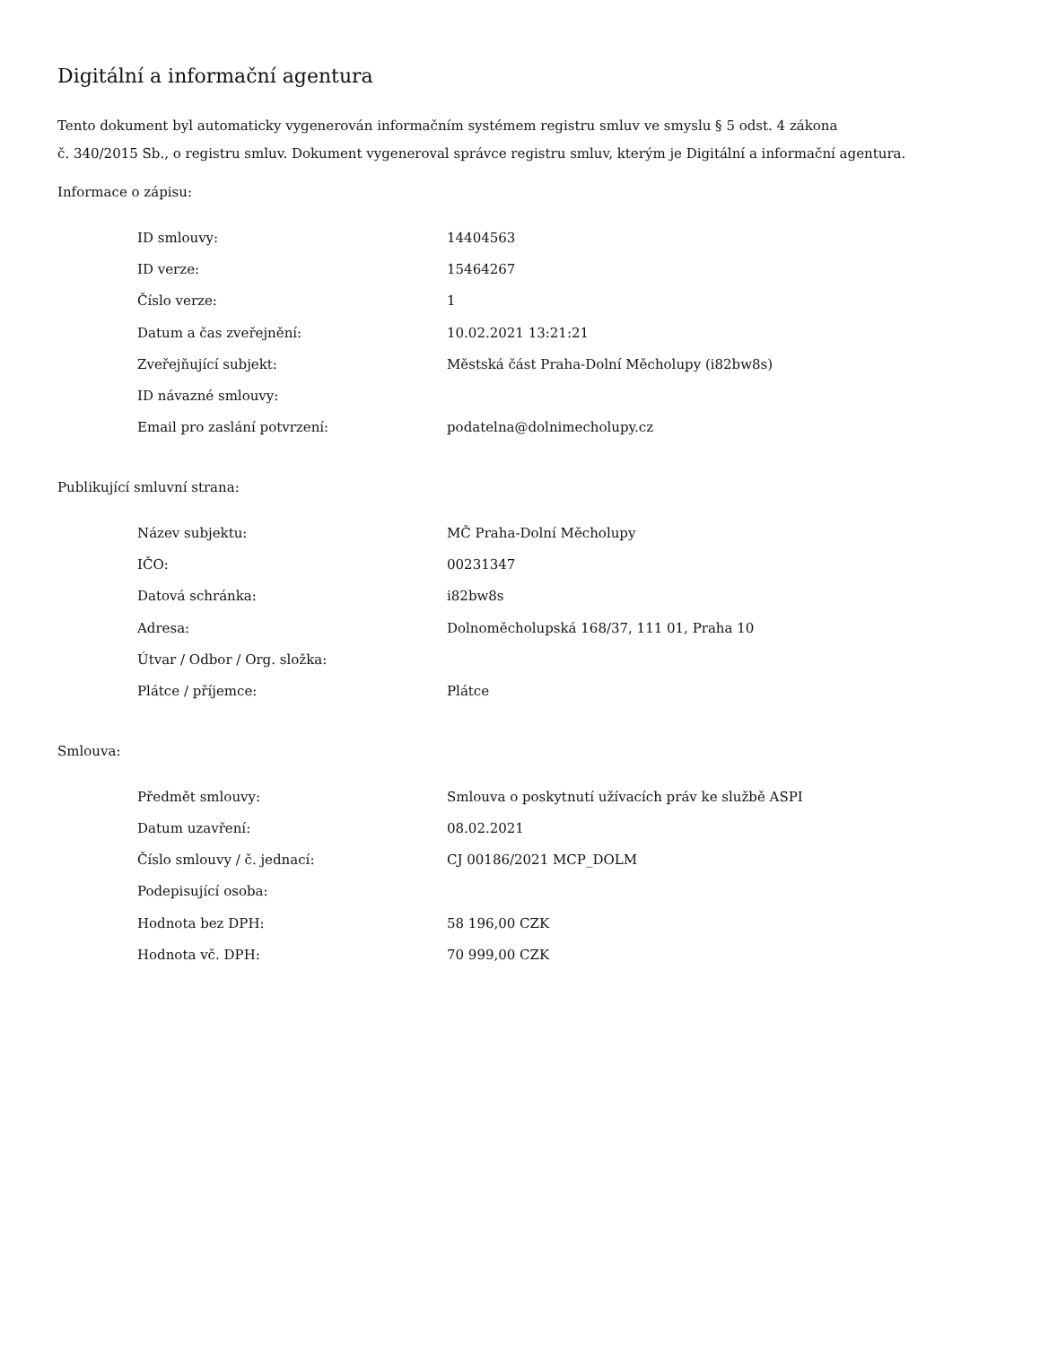Digitální a informační agentura
Tento dokument byl automaticky vygenerován informačním systémem registru smluv ve smyslu § 5 odst. 4 zákona
č. 340/2015 Sb., o registru smluv. Dokument vygeneroval správce registru smluv, kterým je Digitální a informační agentura.
Informace o zápisu:
| ID smlouvy: | 14404563 |
| ID verze: | 15464267 |
| Číslo verze: | 1 |
| Datum a čas zveřejnění: | 10.02.2021 13:21:21 |
| Zveřejňující subjekt: | Městská část Praha-Dolní Měcholupy (i82bw8s) |
| ID návazné smlouvy: | |
| Email pro zaslání potvrzení: | podatelna@dolnimecholupy.cz |
Publikující smluvní strana:
| Název subjektu: | MČ Praha-Dolní Měcholupy |
| IČO: | 00231347 |
| Datová schránka: | i82bw8s |
| Adresa: | Dolnoměcholupská 168/37, 111 01, Praha 10 |
| Útvar / Odbor / Org. složka: | |
| Plátce / příjemce: | Plátce |
Smlouva:
| Předmět smlouvy: | Smlouva o poskytnutí užívacích práv ke službě ASPI |
| Datum uzavření: | 08.02.2021 |
| Číslo smlouvy / č. jednací: | CJ 00186/2021 MCP_DOLM |
| Podepisující osoba: | |
| Hodnota bez DPH: | 58 196,00 CZK |
| Hodnota vč. DPH: | 70 999,00 CZK |